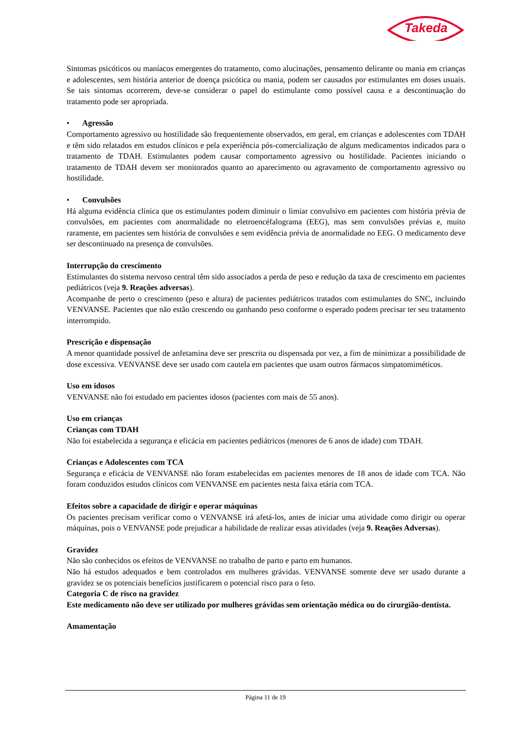Takeda
Sintomas psicóticos ou maníacos emergentes do tratamento, como alucinações, pensamento delirante ou mania em crianças e adolescentes, sem história anterior de doença psicótica ou mania, podem ser causados por estimulantes em doses usuais. Se tais sintomas ocorrerem, deve-se considerar o papel do estimulante como possível causa e a descontinuação do tratamento pode ser apropriada.
• Agressão
Comportamento agressivo ou hostilidade são frequentemente observados, em geral, em crianças e adolescentes com TDAH e têm sido relatados em estudos clínicos e pela experiência pós-comercialização de alguns medicamentos indicados para o tratamento de TDAH. Estimulantes podem causar comportamento agressivo ou hostilidade. Pacientes iniciando o tratamento de TDAH devem ser monitorados quanto ao aparecimento ou agravamento de comportamento agressivo ou hostilidade.
• Convulsões
Há alguma evidência clínica que os estimulantes podem diminuir o limiar convulsivo em pacientes com história prévia de convulsões, em pacientes com anormalidade no eletroencéfalograma (EEG), mas sem convulsões prévias e, muito raramente, em pacientes sem história de convulsões e sem evidência prévia de anormalidade no EEG. O medicamento deve ser descontinuado na presença de convulsões.
Interrupção do crescimento
Estimulantes do sistema nervoso central têm sido associados a perda de peso e redução da taxa de crescimento em pacientes pediátricos (veja 9. Reações adversas).
Acompanhe de perto o crescimento (peso e altura) de pacientes pediátricos tratados com estimulantes do SNC, incluindo VENVANSE. Pacientes que não estão crescendo ou ganhando peso conforme o esperado podem precisar ter seu tratamento interrompido.
Prescrição e dispensação
A menor quantidade possível de anfetamina deve ser prescrita ou dispensada por vez, a fim de minimizar a possibilidade de dose excessiva. VENVANSE deve ser usado com cautela em pacientes que usam outros fármacos simpatomiméticos.
Uso em idosos
VENVANSE não foi estudado em pacientes idosos (pacientes com mais de 55 anos).
Uso em crianças
Crianças com TDAH
Não foi estabelecida a segurança e eficácia em pacientes pediátricos (menores de 6 anos de idade) com TDAH.
Crianças e Adolescentes com TCA
Segurança e eficácia de VENVANSE não foram estabelecidas em pacientes menores de 18 anos de idade com TCA. Não foram conduzidos estudos clínicos com VENVANSE em pacientes nesta faixa etária com TCA.
Efeitos sobre a capacidade de dirigir e operar máquinas
Os pacientes precisam verificar como o VENVANSE irá afetá-los, antes de iniciar uma atividade como dirigir ou operar máquinas, pois o VENVANSE pode prejudicar a habilidade de realizar essas atividades (veja 9. Reações Adversas).
Gravidez
Não são conhecidos os efeitos de VENVANSE no trabalho de parto e parto em humanos.
Não há estudos adequados e bem controlados em mulheres grávidas. VENVANSE somente deve ser usado durante a gravidez se os potenciais benefícios justificarem o potencial risco para o feto.
Categoria C de risco na gravidez
Este medicamento não deve ser utilizado por mulheres grávidas sem orientação médica ou do cirurgião-dentista.
Amamentação
Página 11 de 19